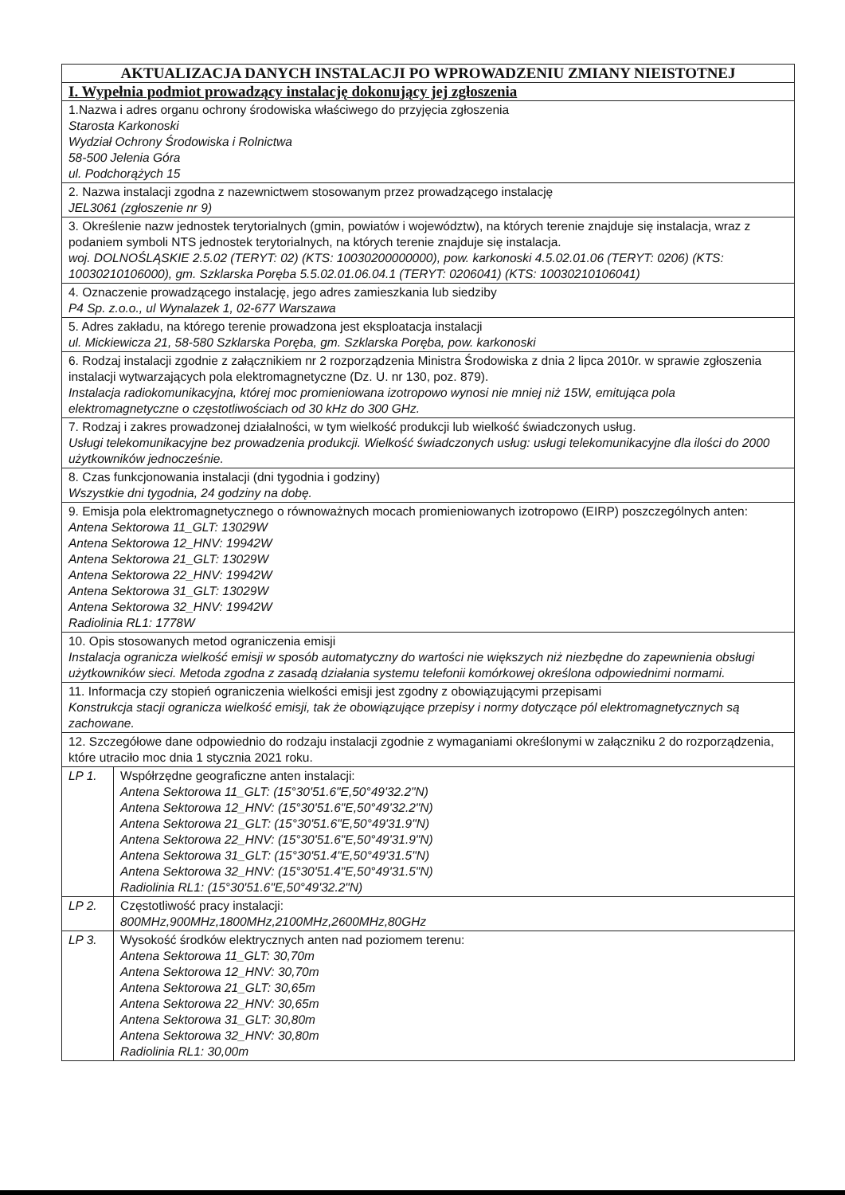| AKTUALIZACJA DANYCH INSTALACJI PO WPROWADZENIU ZMIANY NIEISTOTNEJ | |
| --- | --- |
| I. Wypełnia podmiot prowadzący instalację dokonujący jej zgłoszenia | |
| 1.Nazwa i adres organu ochrony środowiska właściwego do przyjęcia zgłoszenia Starosta Karkonoski Wydział Ochrony Środowiska i Rolnictwa 58-500 Jelenia Góra ul. Podchorążych 15 | |
| 2. Nazwa instalacji zgodna z nazewnictwem stosowanym przez prowadzącego instalację JEL3061 (zgłoszenie nr 9) | |
| 3. Określenie nazw jednostek terytorialnych (gmin, powiatów i województw), na których terenie znajduje się instalacja, wraz z podaniem symboli NTS jednostek terytorialnych, na których terenie znajduje się instalacja. woj. DOLNOŚLĄSKIE 2.5.02 (TERYT: 02) (KTS: 10030200000000), pow. karkonoski 4.5.02.01.06 (TERYT: 0206) (KTS: 10030210106000), gm. Szklarska Poręba 5.5.02.01.06.04.1 (TERYT: 0206041) (KTS: 10030210106041) | |
| 4. Oznaczenie prowadzącego instalację, jego adres zamieszkania lub siedziby P4 Sp. z.o.o., ul Wynalazek 1, 02-677 Warszawa | |
| 5. Adres zakładu, na którego terenie prowadzona jest eksploatacja instalacji ul. Mickiewicza 21, 58-580 Szklarska Poręba, gm. Szklarska Poręba, pow. karkonoski | |
| 6. Rodzaj instalacji zgodnie z załącznikiem nr 2 rozporządzenia Ministra Środowiska z dnia 2 lipca 2010r. w sprawie zgłoszenia instalacji wytwarzających pola elektromagnetyczne (Dz. U. nr 130, poz. 879). Instalacja radiokomunikacyjna, której moc promieniowana izotropowo wynosi nie mniej niż 15W, emitująca pola elektromagnetyczne o częstotliwościach od 30 kHz do 300 GHz. | |
| 7. Rodzaj i zakres prowadzonej działalności, w tym wielkość produkcji lub wielkość świadczonych usług. Usługi telekomunikacyjne bez prowadzenia produkcji. Wielkość świadczonych usług: usługi telekomunikacyjne dla ilości do 2000 użytkowników jednocześnie. | |
| 8. Czas funkcjonowania instalacji (dni tygodnia i godziny) Wszystkie dni tygodnia, 24 godziny na dobę. | |
| 9. Emisja pola elektromagnetycznego o równoważnych mocach promieniowanych izotropowo (EIRP) poszczególnych anten: Antena Sektorowa 11_GLT: 13029W Antena Sektorowa 12_HNV: 19942W Antena Sektorowa 21_GLT: 13029W Antena Sektorowa 22_HNV: 19942W Antena Sektorowa 31_GLT: 13029W Antena Sektorowa 32_HNV: 19942W Radiolinia RL1: 1778W | |
| 10. Opis stosowanych metod ograniczenia emisji Instalacja ogranicza wielkość emisji w sposób automatyczny do wartości nie większych niż niezbędne do zapewnienia obsługi użytkowników sieci. Metoda zgodna z zasadą działania systemu telefonii komórkowej określona odpowiednimi normami. | |
| 11. Informacja czy stopień ograniczenia wielkości emisji jest zgodny z obowiązującymi przepisami Konstrukcja stacji ogranicza wielkość emisji, tak że obowiązujące przepisy i normy dotyczące pól elektromagnetycznych są zachowane. | |
| 12. Szczegółowe dane odpowiednio do rodzaju instalacji zgodnie z wymaganiami określonymi w załączniku 2 do rozporządzenia, które utraciło moc dnia 1 stycznia 2021 roku. | |
| LP 1. | Współrzędne geograficzne anten instalacji: Antena Sektorowa 11_GLT: (15°30'51.6"E,50°49'32.2"N) Antena Sektorowa 12_HNV: (15°30'51.6"E,50°49'32.2"N) Antena Sektorowa 21_GLT: (15°30'51.6"E,50°49'31.9"N) Antena Sektorowa 22_HNV: (15°30'51.6"E,50°49'31.9"N) Antena Sektorowa 31_GLT: (15°30'51.4"E,50°49'31.5"N) Antena Sektorowa 32_HNV: (15°30'51.4"E,50°49'31.5"N) Radiolinia RL1: (15°30'51.6"E,50°49'32.2"N) |
| LP 2. | Częstotliwość pracy instalacji: 800MHz,900MHz,1800MHz,2100MHz,2600MHz,80GHz |
| LP 3. | Wysokość środków elektrycznych anten nad poziomem terenu: Antena Sektorowa 11_GLT: 30,70m Antena Sektorowa 12_HNV: 30,70m Antena Sektorowa 21_GLT: 30,65m Antena Sektorowa 22_HNV: 30,65m Antena Sektorowa 31_GLT: 30,80m Antena Sektorowa 32_HNV: 30,80m Radiolinia RL1: 30,00m |